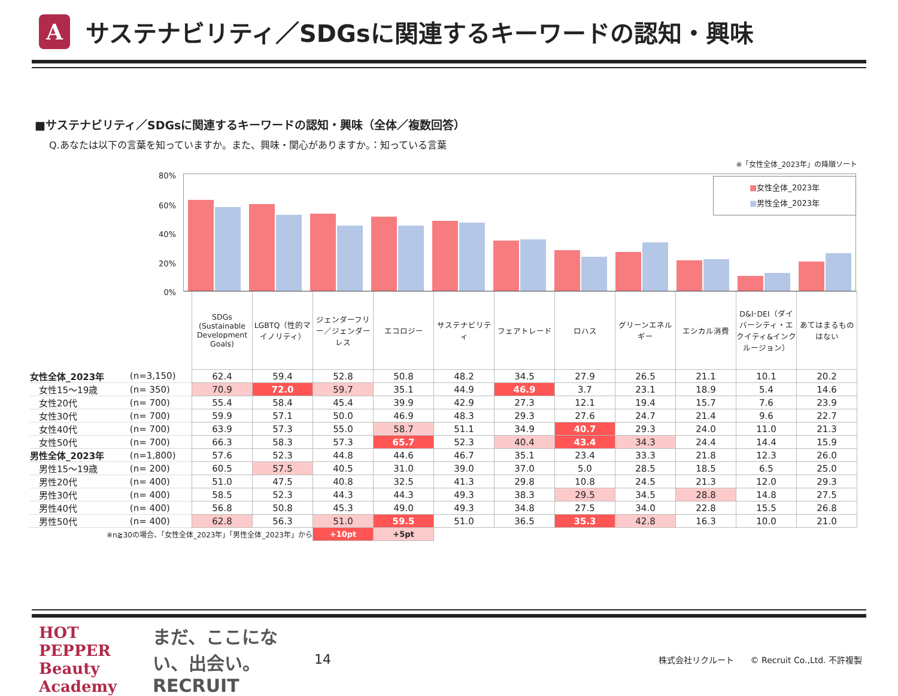A
サステナビリティ／SDGsに関連するキーワードの認知・興味
■サステナビリティ／SDGsに関連するキーワードの認知・興味（全体／複数回答）
Q.あなたは以下の言葉を知っていますか。また、興味・関心がありますか。：知っている言葉
※「女性全体_2023年」の降順ソート
80%
60%
40%
20%
0%
■女性全体_2023年
■男性全体_2023年
| | | SDGs (Sustainable Development Goals) | LGBTQ（性的マイノリティ） | ジェンダーフリー／ジェンダーレス | エコロジー | サステナビリティ | フェアトレード | ロハス | グリーンエネルギー | エシカル消費 | D&I･DEI（ダイバーシティ・エクイティ&インクルージョン） | あてはまるものはない |
| 女性全体_2023年 | (n=3,150) | 62.4 | 59.4 | 52.8 | 50.8 | 48.2 | 34.5 | 27.9 | 26.5 | 21.1 | 10.1 | 20.2 |
| 女性15～19歳 | (n= 350) | 70.9 | 72.0 | 59.7 | 35.1 | 44.9 | 46.9 | 3.7 | 23.1 | 18.9 | 5.4 | 14.6 |
| 女性20代 | (n= 700) | 55.4 | 58.4 | 45.4 | 39.9 | 42.9 | 27.3 | 12.1 | 19.4 | 15.7 | 7.6 | 23.9 |
| 女性30代 | (n= 700) | 59.9 | 57.1 | 50.0 | 46.9 | 48.3 | 29.3 | 27.6 | 24.7 | 21.4 | 9.6 | 22.7 |
| 女性40代 | (n= 700) | 63.9 | 57.3 | 55.0 | 58.7 | 51.1 | 34.9 | 40.7 | 29.3 | 24.0 | 11.0 | 21.3 |
| 女性50代 | (n= 700) | 66.3 | 58.3 | 57.3 | 65.7 | 52.3 | 40.4 | 43.4 | 34.3 | 24.4 | 14.4 | 15.9 |
| 男性全体_2023年 | (n=1,800) | 57.6 | 52.3 | 44.8 | 44.6 | 46.7 | 35.1 | 23.4 | 33.3 | 21.8 | 12.3 | 26.0 |
| 男性15～19歳 | (n= 200) | 60.5 | 57.5 | 40.5 | 31.0 | 39.0 | 37.0 | 5.0 | 28.5 | 18.5 | 6.5 | 25.0 |
| 男性20代 | (n= 400) | 51.0 | 47.5 | 40.8 | 32.5 | 41.3 | 29.8 | 10.8 | 24.5 | 21.3 | 12.0 | 29.3 |
| 男性30代 | (n= 400) | 58.5 | 52.3 | 44.3 | 44.3 | 49.3 | 38.3 | 29.5 | 34.5 | 28.8 | 14.8 | 27.5 |
| 男性40代 | (n= 400) | 56.8 | 50.8 | 45.3 | 49.0 | 49.3 | 34.8 | 27.5 | 34.0 | 22.8 | 15.5 | 26.8 |
| 男性50代 | (n= 400) | 62.8 | 56.3 | 51.0 | 59.5 | 51.0 | 36.5 | 35.3 | 42.8 | 16.3 | 10.0 | 21.0 |
| ※n≧30の場合、「女性全体_2023年」「男性全体_2023年」から | | | | +10pt | +5pt | | | | | | | |
HOT PEPPER Beauty Academy まだ、ここにない、出会い。 RECRUIT 14 株式会社リクルート　　© Recruit Co.,Ltd. 不許複製